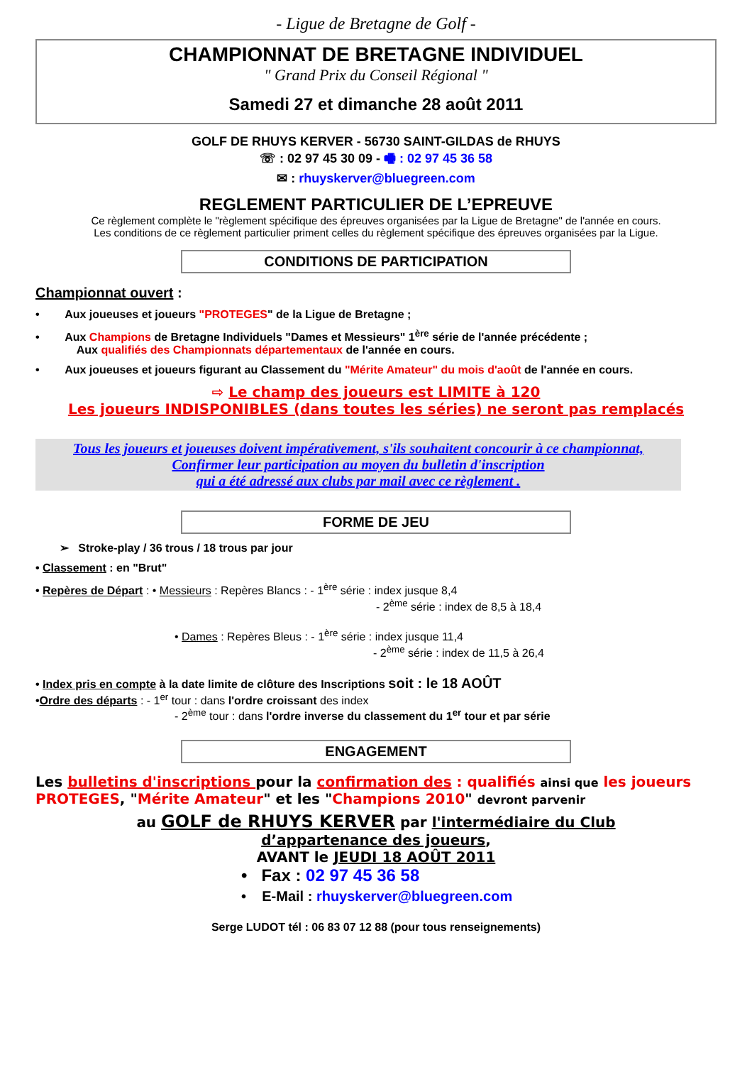- Ligue de Bretagne de Golf -
CHAMPIONNAT DE BRETAGNE INDIVIDUEL
" Grand Prix du Conseil Régional "
Samedi 27 et dimanche 28 août 2011
GOLF DE RHUYS KERVER - 56730 SAINT-GILDAS de RHUYS
☏ : 02 97 45 30 09 - 🖷 : 02 97 45 36 58
✉ : rhuyskerver@bluegreen.com
REGLEMENT PARTICULIER DE L’EPREUVE
Ce règlement complète le "règlement spécifique des épreuves organisées par la Ligue de Bretagne" de l'année en cours.
Les conditions de ce règlement particulier priment celles du règlement spécifique des épreuves organisées par la Ligue.
CONDITIONS DE PARTICIPATION
Championnat ouvert :
• Aux joueuses et joueurs "PROTEGES" de la Ligue de Bretagne ;
• Aux Champions de Bretagne Individuels "Dames et Messieurs" 1<sup>ère</sup> série de l'année précédente ;
Aux qualifiés des Championnats départementaux de l'année en cours.
• Aux joueuses et joueurs figurant au Classement du "Mérite Amateur" du mois d'août de l'année en cours.
⇨ Le champ des joueurs est LIMITE à 120
Les joueurs INDISPONIBLES (dans toutes les séries) ne seront pas remplacés
Tous les joueurs et joueuses doivent impérativement, s'ils souhaitent concourir à ce championnat,
Confirmer leur participation au moyen du bulletin d'inscription
qui a été adressé aux clubs par mail avec ce règlement .
FORME DE JEU
➢ Stroke-play / 36 trous / 18 trous par jour
• Classement : en "Brut"
• Repères de Départ : • Messieurs : Repères Blancs : - 1<sup>ère</sup> série : index jusque 8,4
- 2<sup>ème</sup> série : index de 8,5 à 18,4
• Dames : Repères Bleus : - 1<sup>ère</sup> série : index jusque 11,4
- 2<sup>ème</sup> série : index de 11,5 à 26,4
• Index pris en compte à la date limite de clôture des Inscriptions soit : le 18 AOÛT
•Ordre des départs : - 1<sup>er</sup> tour : dans l'ordre croissant des index
- 2<sup>ème</sup> tour : dans l'ordre inverse du classement du 1<sup>er</sup> tour et par série
ENGAGEMENT
Les bulletins d'inscriptions pour la confirmation des : qualifiés ainsi que les joueurs PROTEGES, "Mérite Amateur" et les "Champions 2010" devront parvenir
au GOLF de RHUYS KERVER par l'intermédiaire du Club
d’appartenance des joueurs,
AVANT le JEUDI 18 AOÛT 2011
• Fax : 02 97 45 36 58
• E-Mail : rhuyskerver@bluegreen.com
Serge LUDOT tél : 06 83 07 12 88 (pour tous renseignements)